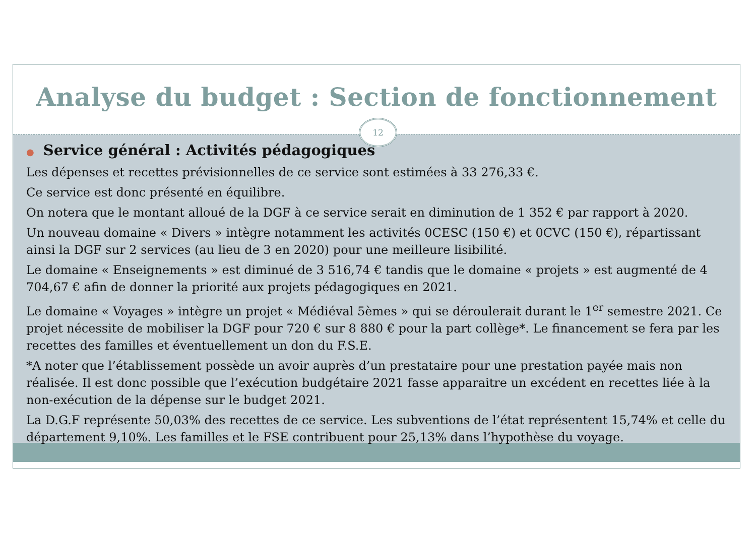Analyse du budget : Section de fonctionnement
12
● Service général : Activités pédagogiques
Les dépenses et recettes prévisionnelles de ce service sont estimées à 33 276,33 €.
Ce service est donc présenté en équilibre.
On notera que le montant alloué de la DGF à ce service serait en diminution de 1 352 € par rapport à 2020.
Un nouveau domaine « Divers » intègre notamment les activités 0CESC (150 €) et 0CVC (150 €), répartissant ainsi la DGF sur 2 services (au lieu de 3 en 2020) pour une meilleure lisibilité.
Le domaine « Enseignements » est diminué de 3 516,74 € tandis que le domaine « projets » est augmenté de 4 704,67 € afin de donner la priorité aux projets pédagogiques en 2021.
Le domaine « Voyages » intègre un projet « Médiéval 5èmes » qui se déroulerait durant le 1<sup>er</sup> semestre 2021. Ce projet nécessite de mobiliser la DGF pour 720 € sur 8 880 € pour la part collège*. Le financement se fera par les recettes des familles et éventuellement un don du F.S.E.
*A noter que l’établissement possède un avoir auprès d’un prestataire pour une prestation payée mais non réalisée. Il est donc possible que l’exécution budgétaire 2021 fasse apparaitre un excédent en recettes liée à la non-exécution de la dépense sur le budget 2021.
La D.G.F représente 50,03% des recettes de ce service. Les subventions de l’état représentent 15,74% et celle du département 9,10%. Les familles et le FSE contribuent pour 25,13% dans l’hypothèse du voyage.